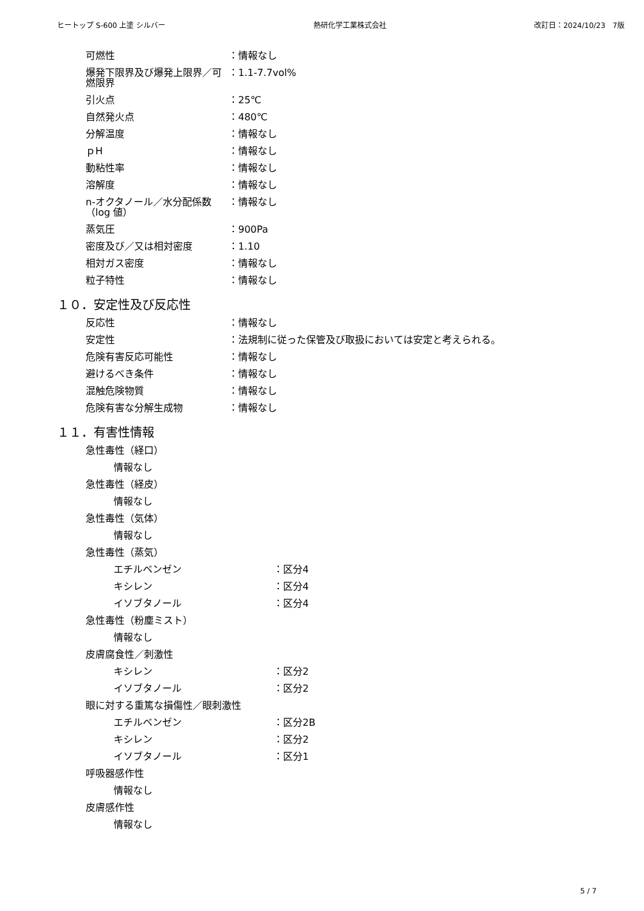ヒートップ S-600 上塗 シルバー 熱研化学工業株式会社 改訂日：2024/10/23　7版
可燃性 ：情報なし
爆発下限界及び爆発上限界／可燃限界 ：1.1-7.7vol%
引火点 ：25℃
自然発火点 ：480℃
分解温度 ：情報なし
ｐH ：情報なし
動粘性率 ：情報なし
溶解度 ：情報なし
n-オクタノール／水分配係数（log 値）
：情報なし
蒸気圧 ：900Pa
密度及び／又は相対密度 ：1.10
相対ガス密度 ：情報なし
粒子特性 ：情報なし
１０．安定性及び反応性
反応性 ：情報なし
安定性 ：法規制に従った保管及び取扱においては安定と考えられる。
危険有害反応可能性 ：情報なし
避けるべき条件 ：情報なし
混触危険物質 ：情報なし
危険有害な分解生成物 ：情報なし
１１．有害性情報
急性毒性（経口）
情報なし
急性毒性（経皮）
情報なし
急性毒性（気体）
情報なし
急性毒性（蒸気）
エチルベンゼン ：区分4
キシレン ：区分4
イソブタノール ：区分4
急性毒性（粉塵ミスト）
情報なし
皮膚腐食性／刺激性
キシレン ：区分2
イソブタノール ：区分2
眼に対する重篤な損傷性／眼刺激性
エチルベンゼン ：区分2B
キシレン ：区分2
イソブタノール ：区分1
呼吸器感作性
情報なし
皮膚感作性
情報なし
5 / 7